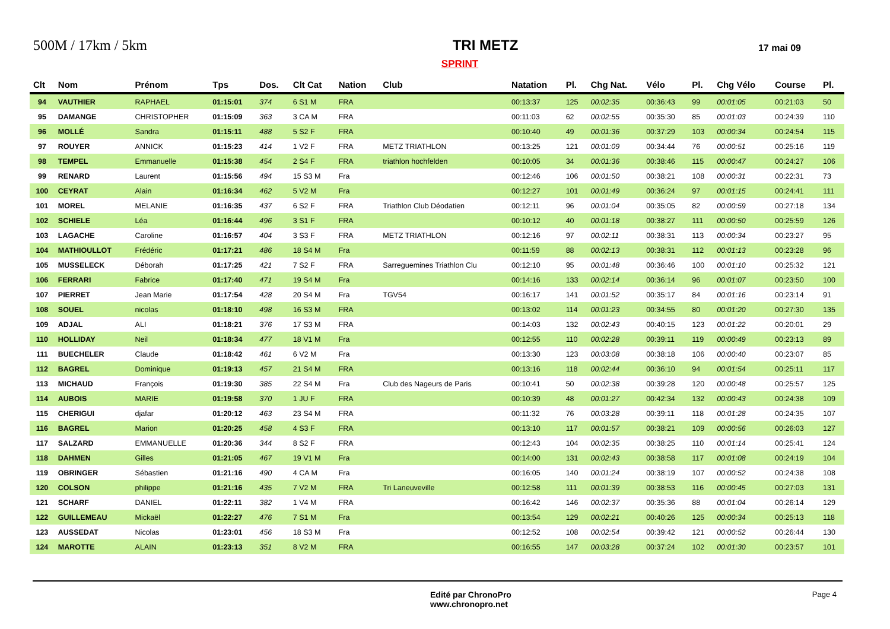500M / 17km / 5km
TRI METZ
17 mai 09
SPRINT
| Clt | Nom | Prénom | Tps | Dos. | Clt Cat | Nation | Club | Natation | Pl. | Chg Nat. | Vélo | Pl. | Chg Vélo | Course | Pl. |
| --- | --- | --- | --- | --- | --- | --- | --- | --- | --- | --- | --- | --- | --- | --- | --- |
| 94 | VAUTHIER | RAPHAEL | 01:15:01 | 374 | 6 S1 M | FRA | | 00:13:37 | 125 | 00:02:35 | 00:36:43 | 99 | 00:01:05 | 00:21:03 | 50 |
| 95 | DAMANGE | CHRISTOPHER | 01:15:09 | 363 | 3 CA M | FRA | | 00:11:03 | 62 | 00:02:55 | 00:35:30 | 85 | 00:01:03 | 00:24:39 | 110 |
| 96 | MOLLÉ | Sandra | 01:15:11 | 488 | 5 S2 F | FRA | | 00:10:40 | 49 | 00:01:36 | 00:37:29 | 103 | 00:00:34 | 00:24:54 | 115 |
| 97 | ROUYER | ANNICK | 01:15:23 | 414 | 1 V2 F | FRA | METZ TRIATHLON | 00:13:25 | 121 | 00:01:09 | 00:34:44 | 76 | 00:00:51 | 00:25:16 | 119 |
| 98 | TEMPEL | Emmanuelle | 01:15:38 | 454 | 2 S4 F | FRA | triathlon hochfelden | 00:10:05 | 34 | 00:01:36 | 00:38:46 | 115 | 00:00:47 | 00:24:27 | 106 |
| 99 | RENARD | Laurent | 01:15:56 | 494 | 15 S3 M | Fra | | 00:12:46 | 106 | 00:01:50 | 00:38:21 | 108 | 00:00:31 | 00:22:31 | 73 |
| 100 | CEYRAT | Alain | 01:16:34 | 462 | 5 V2 M | Fra | | 00:12:27 | 101 | 00:01:49 | 00:36:24 | 97 | 00:01:15 | 00:24:41 | 111 |
| 101 | MOREL | MELANIE | 01:16:35 | 437 | 6 S2 F | FRA | Triathlon Club Déodatien | 00:12:11 | 96 | 00:01:04 | 00:35:05 | 82 | 00:00:59 | 00:27:18 | 134 |
| 102 | SCHIELE | Léa | 01:16:44 | 496 | 3 S1 F | FRA | | 00:10:12 | 40 | 00:01:18 | 00:38:27 | 111 | 00:00:50 | 00:25:59 | 126 |
| 103 | LAGACHE | Caroline | 01:16:57 | 404 | 3 S3 F | FRA | METZ TRIATHLON | 00:12:16 | 97 | 00:02:11 | 00:38:31 | 113 | 00:00:34 | 00:23:27 | 95 |
| 104 | MATHIOULLOT | Frédéric | 01:17:21 | 486 | 18 S4 M | Fra | | 00:11:59 | 88 | 00:02:13 | 00:38:31 | 112 | 00:01:13 | 00:23:28 | 96 |
| 105 | MUSSELECK | Déborah | 01:17:25 | 421 | 7 S2 F | FRA | Sarreguemines Triathlon Clu | 00:12:10 | 95 | 00:01:48 | 00:36:46 | 100 | 00:01:10 | 00:25:32 | 121 |
| 106 | FERRARI | Fabrice | 01:17:40 | 471 | 19 S4 M | Fra | | 00:14:16 | 133 | 00:02:14 | 00:36:14 | 96 | 00:01:07 | 00:23:50 | 100 |
| 107 | PIERRET | Jean Marie | 01:17:54 | 428 | 20 S4 M | Fra | TGV54 | 00:16:17 | 141 | 00:01:52 | 00:35:17 | 84 | 00:01:16 | 00:23:14 | 91 |
| 108 | SOUEL | nicolas | 01:18:10 | 498 | 16 S3 M | FRA | | 00:13:02 | 114 | 00:01:23 | 00:34:55 | 80 | 00:01:20 | 00:27:30 | 135 |
| 109 | ADJAL | ALI | 01:18:21 | 376 | 17 S3 M | FRA | | 00:14:03 | 132 | 00:02:43 | 00:40:15 | 123 | 00:01:22 | 00:20:01 | 29 |
| 110 | HOLLIDAY | Neil | 01:18:34 | 477 | 18 V1 M | Fra | | 00:12:55 | 110 | 00:02:28 | 00:39:11 | 119 | 00:00:49 | 00:23:13 | 89 |
| 111 | BUECHELER | Claude | 01:18:42 | 461 | 6 V2 M | Fra | | 00:13:30 | 123 | 00:03:08 | 00:38:18 | 106 | 00:00:40 | 00:23:07 | 85 |
| 112 | BAGREL | Dominique | 01:19:13 | 457 | 21 S4 M | FRA | | 00:13:16 | 118 | 00:02:44 | 00:36:10 | 94 | 00:01:54 | 00:25:11 | 117 |
| 113 | MICHAUD | François | 01:19:30 | 385 | 22 S4 M | Fra | Club des Nageurs de Paris | 00:10:41 | 50 | 00:02:38 | 00:39:28 | 120 | 00:00:48 | 00:25:57 | 125 |
| 114 | AUBOIS | MARIE | 01:19:58 | 370 | 1 JU F | FRA | | 00:10:39 | 48 | 00:01:27 | 00:42:34 | 132 | 00:00:43 | 00:24:38 | 109 |
| 115 | CHERIGUI | djafar | 01:20:12 | 463 | 23 S4 M | FRA | | 00:11:32 | 76 | 00:03:28 | 00:39:11 | 118 | 00:01:28 | 00:24:35 | 107 |
| 116 | BAGREL | Marion | 01:20:25 | 458 | 4 S3 F | FRA | | 00:13:10 | 117 | 00:01:57 | 00:38:21 | 109 | 00:00:56 | 00:26:03 | 127 |
| 117 | SALZARD | EMMANUELLE | 01:20:36 | 344 | 8 S2 F | FRA | | 00:12:43 | 104 | 00:02:35 | 00:38:25 | 110 | 00:01:14 | 00:25:41 | 124 |
| 118 | DAHMEN | Gilles | 01:21:05 | 467 | 19 V1 M | Fra | | 00:14:00 | 131 | 00:02:43 | 00:38:58 | 117 | 00:01:08 | 00:24:19 | 104 |
| 119 | OBRINGER | Sébastien | 01:21:16 | 490 | 4 CA M | Fra | | 00:16:05 | 140 | 00:01:24 | 00:38:19 | 107 | 00:00:52 | 00:24:38 | 108 |
| 120 | COLSON | philippe | 01:21:16 | 435 | 7 V2 M | FRA | Tri Laneuveville | 00:12:58 | 111 | 00:01:39 | 00:38:53 | 116 | 00:00:45 | 00:27:03 | 131 |
| 121 | SCHARF | DANIEL | 01:22:11 | 382 | 1 V4 M | FRA | | 00:16:42 | 146 | 00:02:37 | 00:35:36 | 88 | 00:01:04 | 00:26:14 | 129 |
| 122 | GUILLEMEAU | Mickaël | 01:22:27 | 476 | 7 S1 M | Fra | | 00:13:54 | 129 | 00:02:21 | 00:40:26 | 125 | 00:00:34 | 00:25:13 | 118 |
| 123 | AUSSEDAT | Nicolas | 01:23:01 | 456 | 18 S3 M | Fra | | 00:12:52 | 108 | 00:02:54 | 00:39:42 | 121 | 00:00:52 | 00:26:44 | 130 |
| 124 | MAROTTE | ALAIN | 01:23:13 | 351 | 8 V2 M | FRA | | 00:16:55 | 147 | 00:03:28 | 00:37:24 | 102 | 00:01:30 | 00:23:57 | 101 |
Edité par ChronoPro
www.chronopro.net
Page 4